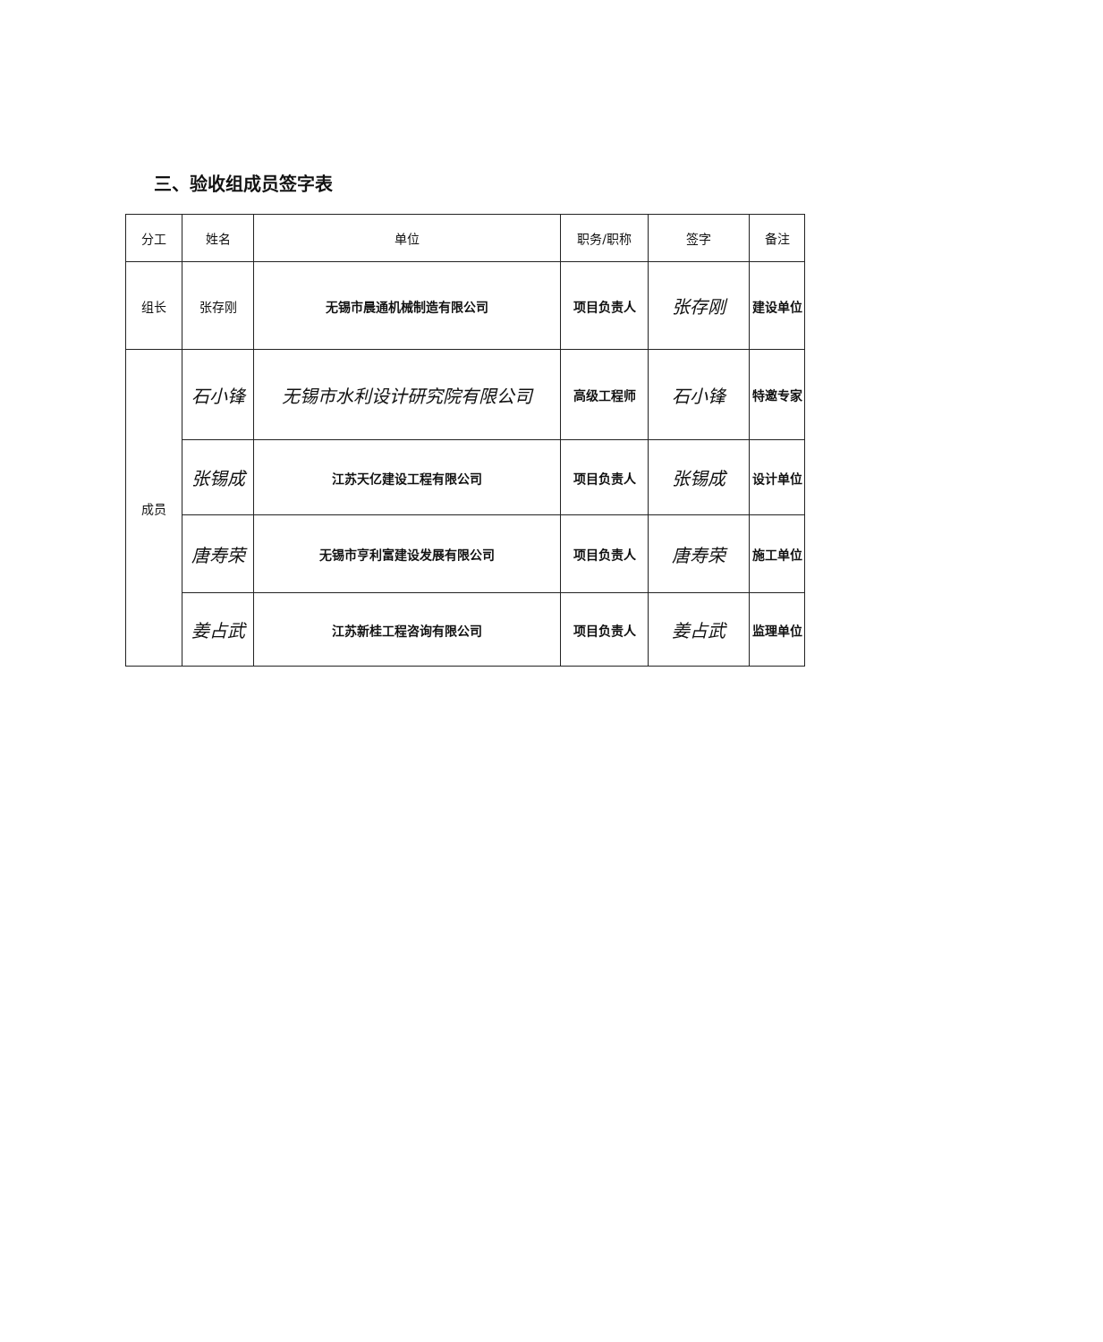三、验收组成员签字表
| 分工 | 姓名 | 单位 | 职务/职称 | 签字 | 备注 |
| --- | --- | --- | --- | --- | --- |
| 组长 | 张存刚 | 无锡市晨通机械制造有限公司 | 项目负责人 | 张存刚 | 建设单位 |
| 成员 | 石小锋 | 无锡市水利设计研究院有限公司 | 高级工程师 | 石小锋 | 特邀专家 |
| | 张锡成 | 江苏天亿建设工程有限公司 | 项目负责人 | 张锡成 | 设计单位 |
| | 唐寿荣 | 无锡市亨利富建设发展有限公司 | 项目负责人 | 唐寿荣 | 施工单位 |
| | 姜占武 | 江苏新桂工程咨询有限公司 | 项目负责人 | 姜占武 | 监理单位 |